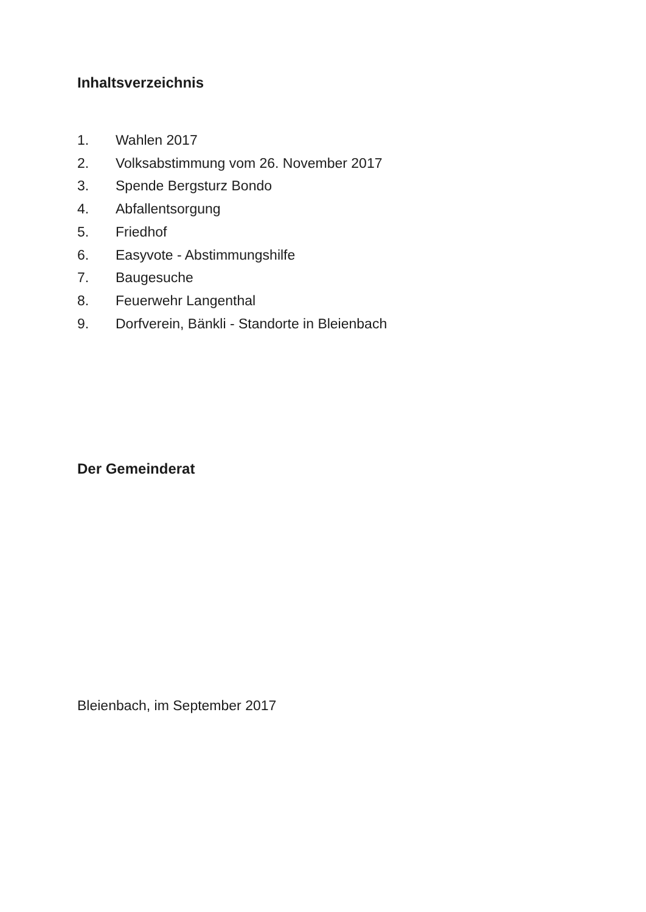Inhaltsverzeichnis
1. Wahlen 2017
2. Volksabstimmung vom 26. November 2017
3. Spende Bergsturz Bondo
4. Abfallentsorgung
5. Friedhof
6. Easyvote - Abstimmungshilfe
7. Baugesuche
8. Feuerwehr Langenthal
9. Dorfverein, Bänkli - Standorte in Bleienbach
Der Gemeinderat
Bleienbach, im September 2017